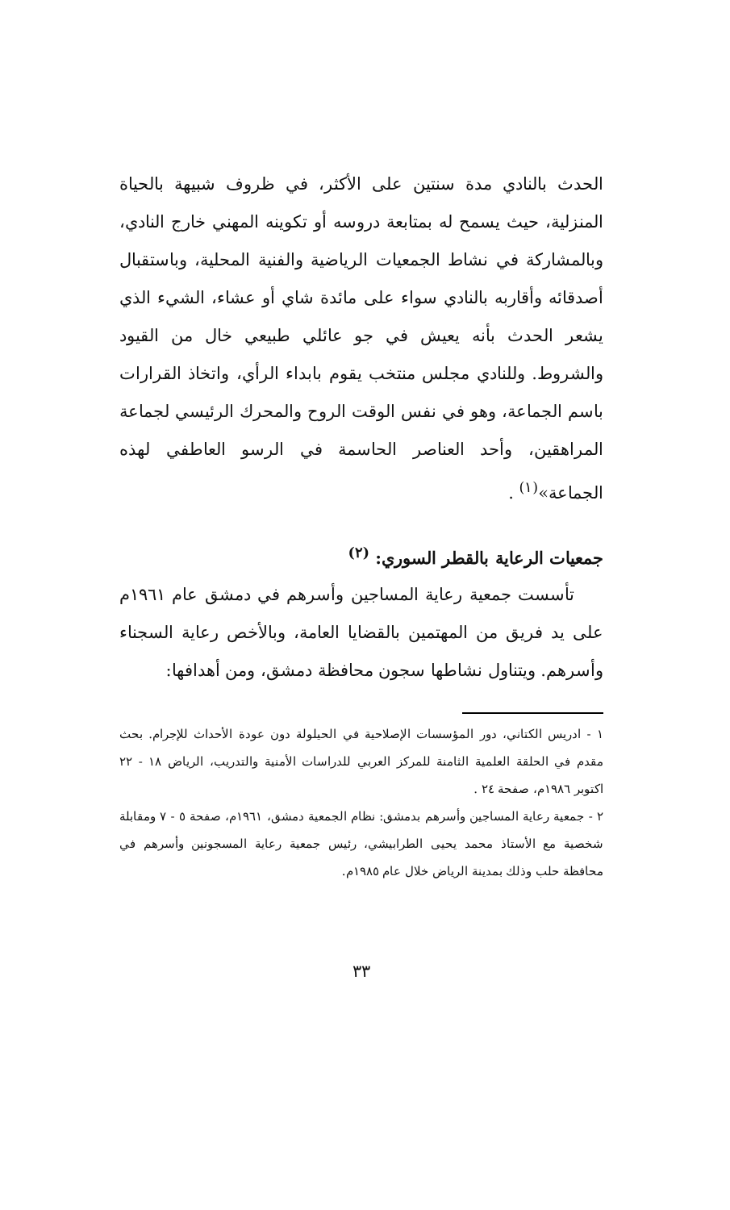الحدث بالنادي مدة سنتين على الأكثر، في ظروف شبيهة بالحياة المنزلية، حيث يسمح له بمتابعة دروسه أو تكوينه المهني خارج النادي، وبالمشاركة في نشاط الجمعيات الرياضية والفنية المحلية، وباستقبال أصدقائه وأقاربه بالنادي سواء على مائدة شاي أو عشاء، الشيء الذي يشعر الحدث بأنه يعيش في جو عائلي طبيعي خال من القيود والشروط. وللنادي مجلس منتخب يقوم بابداء الرأي، واتخاذ القرارات باسم الجماعة، وهو في نفس الوقت الروح والمحرك الرئيسي لجماعة المراهقين، وأحد العناصر الحاسمة في الرسو العاطفي لهذه الجماعة»<sup>(١)</sup> .
جمعيات الرعاية بالقطر السوري: <sup>(٢)</sup>
تأسست جمعية رعاية المساجين وأسرهم في دمشق عام ١٩٦١م على يد فريق من المهتمين بالقضايا العامة، وبالأخص رعاية السجناء وأسرهم. ويتناول نشاطها سجون محافظة دمشق، ومن أهدافها:
١ - ادريس الكتاني، دور المؤسسات الإصلاحية في الحيلولة دون عودة الأحداث للإجرام. بحث مقدم في الحلقة العلمية الثامنة للمركز العربي للدراسات الأمنية والتدريب، الرياض ١٨ - ٢٢ اكتوبر ١٩٨٦م، صفحة ٢٤ .
٢ - جمعية رعاية المساجين وأسرهم بدمشق: نظام الجمعية دمشق، ١٩٦١م، صفحة ٥ - ٧ ومقابلة شخصية مع الأستاذ محمد يحيى الطرابيشي، رئيس جمعية رعاية المسجونين وأسرهم في محافظة حلب وذلك بمدينة الرياض خلال عام ١٩٨٥م.
٣٣